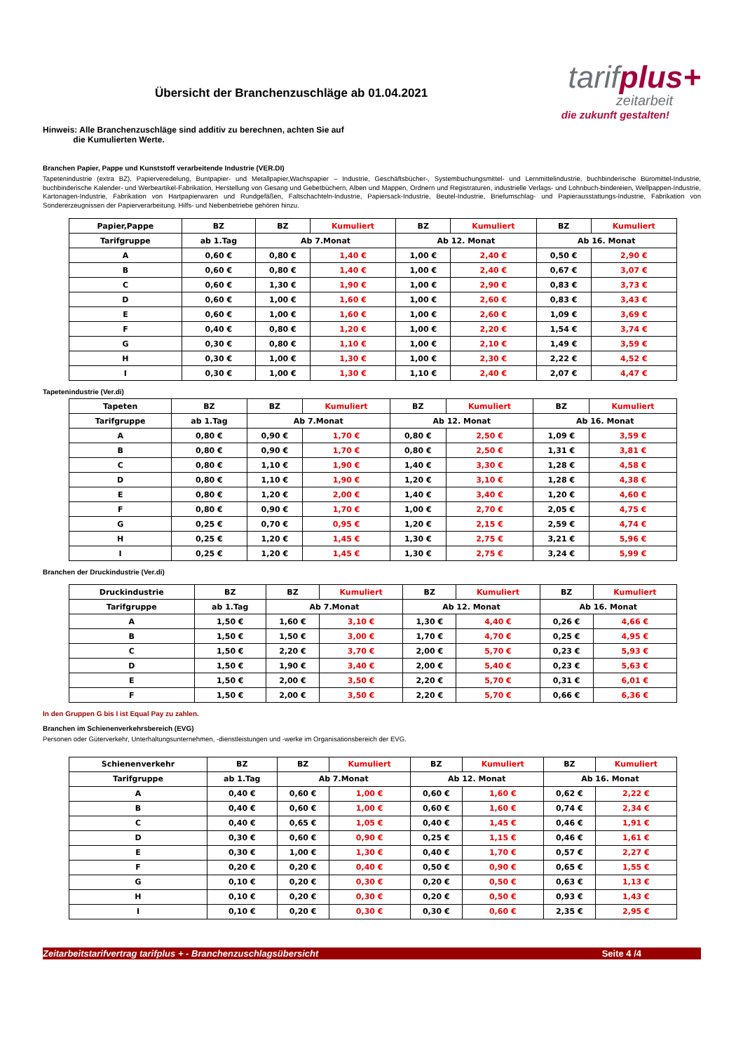Übersicht der Branchenzuschläge ab 01.04.2021
tarifplus+
zeitarbeit
die zukunft gestalten!
Hinweis: Alle Branchenzuschläge sind additiv zu berechnen, achten Sie auf
die Kumulierten Werte.
Branchen Papier, Pappe und Kunststoff verarbeitende Industrie (VER.DI)
Tapetenindustrie (extra BZ), Papierveredelung, Buntpapier- und Metallpapier,Wachspapier – Industrie, Geschäftsbücher-, Systembuchungsmittel- und Lernmittelindustrie, buchbinderische Büromittel-Industrie, buchbinderische Kalender- und Werbeartikel-Fabrikation, Herstellung von Gesang und Gebetbüchern, Alben und Mappen, Ordnern und Registraturen, industrielle Verlags- und Lohnbuch-bindereien, Wellpappen-Industrie, Kartonagen-Industrie, Fabrikation von Hartpapierwaren und Rundgefäßen, Faltschachteln-Industrie, Papiersack-Industrie, Beutel-Industrie, Briefumschlag- und Papierausstattungs-Industrie, Fabrikation von Sondererzeugnissen der Papierverarbeitung. Hilfs- und Nebenbetriebe gehören hinzu.
| Papier,Pappe | BZ | BZ | Kumuliert | BZ | Kumuliert | BZ | Kumuliert |
| --- | --- | --- | --- | --- | --- | --- | --- |
| Tarifgruppe | ab 1.Tag | Ab 7.Monat | | Ab 12. Monat | | Ab 16. Monat | |
| A | 0,60 € | 0,80 € | 1,40 € | 1,00 € | 2,40 € | 0,50 € | 2,90 € |
| B | 0,60 € | 0,80 € | 1,40 € | 1,00 € | 2,40 € | 0,67 € | 3,07 € |
| C | 0,60 € | 1,30 € | 1,90 € | 1,00 € | 2,90 € | 0,83 € | 3,73 € |
| D | 0,60 € | 1,00 € | 1,60 € | 1,00 € | 2,60 € | 0,83 € | 3,43 € |
| E | 0,60 € | 1,00 € | 1,60 € | 1,00 € | 2,60 € | 1,09 € | 3,69 € |
| F | 0,40 € | 0,80 € | 1,20 € | 1,00 € | 2,20 € | 1,54 € | 3,74 € |
| G | 0,30 € | 0,80 € | 1,10 € | 1,00 € | 2,10 € | 1,49 € | 3,59 € |
| H | 0,30 € | 1,00 € | 1,30 € | 1,00 € | 2,30 € | 2,22 € | 4,52 € |
| I | 0,30 € | 1,00 € | 1,30 € | 1,10 € | 2,40 € | 2,07 € | 4,47 € |
Tapetenindustrie (Ver.di)
| Tapeten | BZ | BZ | Kumuliert | BZ | Kumuliert | BZ | Kumuliert |
| --- | --- | --- | --- | --- | --- | --- | --- |
| Tarifgruppe | ab 1.Tag | Ab 7.Monat | | Ab 12. Monat | | Ab 16. Monat | |
| A | 0,80 € | 0,90 € | 1,70 € | 0,80 € | 2,50 € | 1,09 € | 3,59 € |
| B | 0,80 € | 0,90 € | 1,70 € | 0,80 € | 2,50 € | 1,31 € | 3,81 € |
| C | 0,80 € | 1,10 € | 1,90 € | 1,40 € | 3,30 € | 1,28 € | 4,58 € |
| D | 0,80 € | 1,10 € | 1,90 € | 1,20 € | 3,10 € | 1,28 € | 4,38 € |
| E | 0,80 € | 1,20 € | 2,00 € | 1,40 € | 3,40 € | 1,20 € | 4,60 € |
| F | 0,80 € | 0,90 € | 1,70 € | 1,00 € | 2,70 € | 2,05 € | 4,75 € |
| G | 0,25 € | 0,70 € | 0,95 € | 1,20 € | 2,15 € | 2,59 € | 4,74 € |
| H | 0,25 € | 1,20 € | 1,45 € | 1,30 € | 2,75 € | 3,21 € | 5,96 € |
| I | 0,25 € | 1,20 € | 1,45 € | 1,30 € | 2,75 € | 3,24 € | 5,99 € |
Branchen der Druckindustrie (Ver.di)
| Druckindustrie | BZ | BZ | Kumuliert | BZ | Kumuliert | BZ | Kumuliert |
| --- | --- | --- | --- | --- | --- | --- | --- |
| Tarifgruppe | ab 1.Tag | Ab 7.Monat | | Ab 12. Monat | | Ab 16. Monat | |
| A | 1,50 € | 1,60 € | 3,10 € | 1,30 € | 4,40 € | 0,26 € | 4,66 € |
| B | 1,50 € | 1,50 € | 3,00 € | 1,70 € | 4,70 € | 0,25 € | 4,95 € |
| C | 1,50 € | 2,20 € | 3,70 € | 2,00 € | 5,70 € | 0,23 € | 5,93 € |
| D | 1,50 € | 1,90 € | 3,40 € | 2,00 € | 5,40 € | 0,23 € | 5,63 € |
| E | 1,50 € | 2,00 € | 3,50 € | 2,20 € | 5,70 € | 0,31 € | 6,01 € |
| F | 1,50 € | 2,00 € | 3,50 € | 2,20 € | 5,70 € | 0,66 € | 6,36 € |
In den Gruppen G bis I ist Equal Pay zu zahlen.
Branchen im Schienenverkehrsbereich (EVG)
Personen oder Güterverkehr, Unterhaltungsunternehmen, -dienstleistungen und -werke im Organisationsbereich der EVG.
| Schienenverkehr | BZ | BZ | Kumuliert | BZ | Kumuliert | BZ | Kumuliert |
| --- | --- | --- | --- | --- | --- | --- | --- |
| Tarifgruppe | ab 1.Tag | Ab 7.Monat | | Ab 12. Monat | | Ab 16. Monat | |
| A | 0,40 € | 0,60 € | 1,00 € | 0,60 € | 1,60 € | 0,62 € | 2,22 € |
| B | 0,40 € | 0,60 € | 1,00 € | 0,60 € | 1,60 € | 0,74 € | 2,34 € |
| C | 0,40 € | 0,65 € | 1,05 € | 0,40 € | 1,45 € | 0,46 € | 1,91 € |
| D | 0,30 € | 0,60 € | 0,90 € | 0,25 € | 1,15 € | 0,46 € | 1,61 € |
| E | 0,30 € | 1,00 € | 1,30 € | 0,40 € | 1,70 € | 0,57 € | 2,27 € |
| F | 0,20 € | 0,20 € | 0,40 € | 0,50 € | 0,90 € | 0,65 € | 1,55 € |
| G | 0,10 € | 0,20 € | 0,30 € | 0,20 € | 0,50 € | 0,63 € | 1,13 € |
| H | 0,10 € | 0,20 € | 0,30 € | 0,20 € | 0,50 € | 0,93 € | 1,43 € |
| I | 0,10 € | 0,20 € | 0,30 € | 0,30 € | 0,60 € | 2,35 € | 2,95 € |
Zeitarbeitstarifvertrag tarifplus + - Branchenzuschlagsübersicht Seite 4 /4